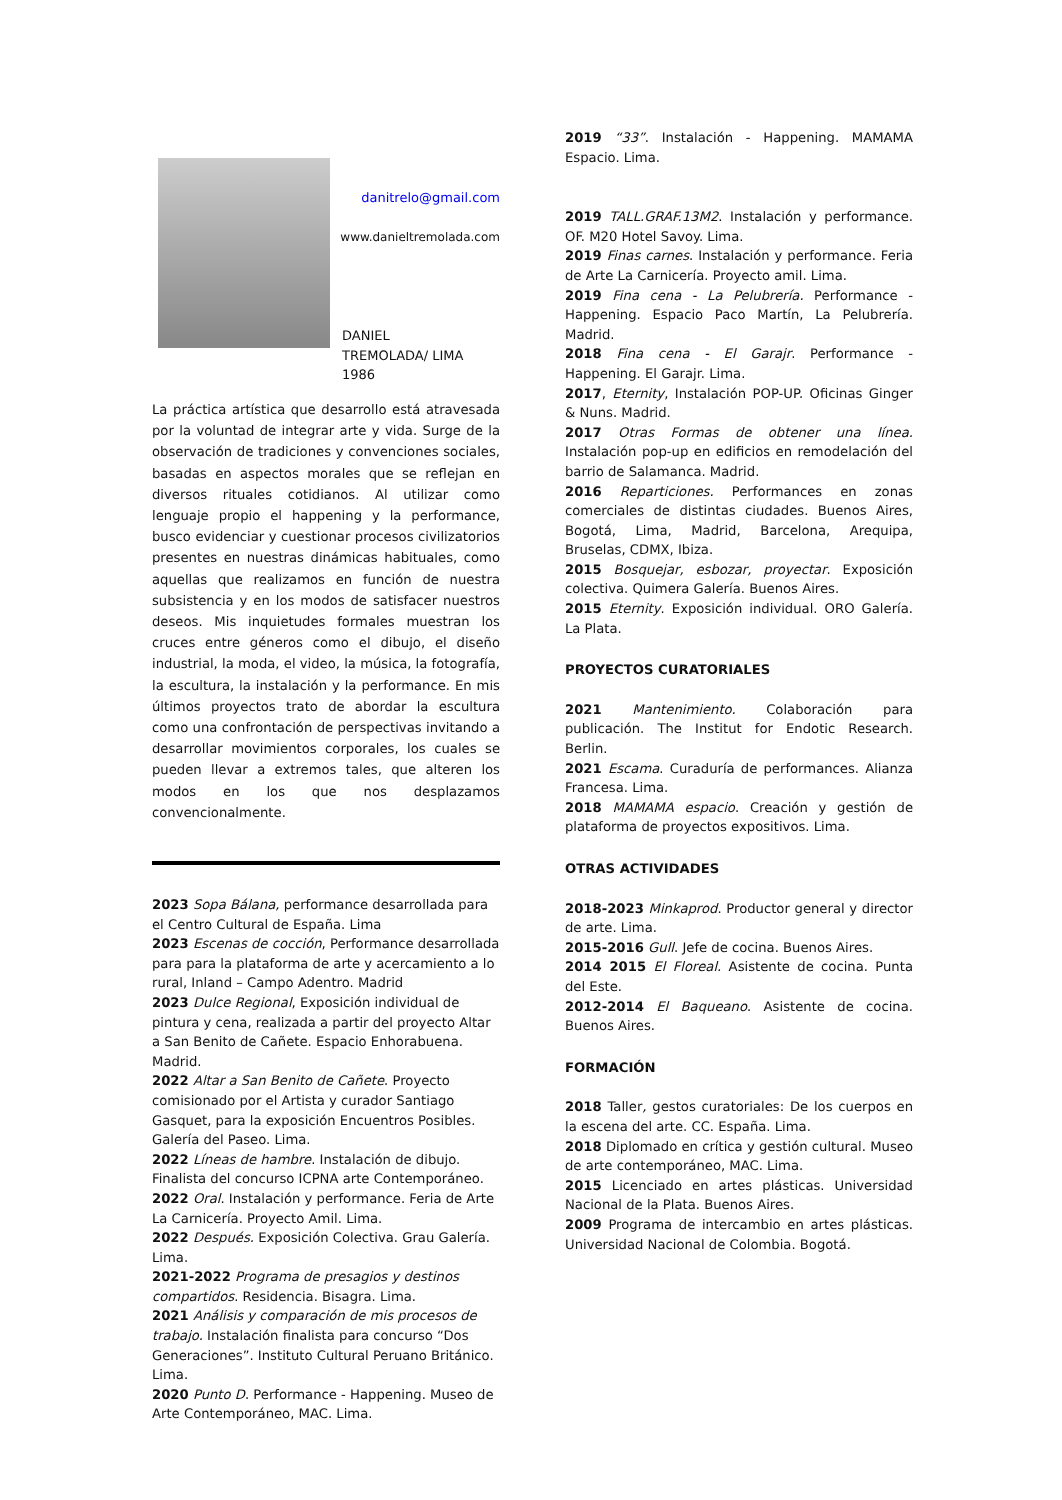danitrelo@gmail.com
www.danieltremolada.com
DANIEL
TREMOLADA/ LIMA 1986
La práctica artística que desarrollo está atravesada por la voluntad de integrar arte y vida. Surge de la observación de tradiciones y convenciones sociales, basadas en aspectos morales que se reflejan en diversos rituales cotidianos. Al utilizar como lenguaje propio el happening y la performance, busco evidenciar y cuestionar procesos civilizatorios presentes en nuestras dinámicas habituales, como aquellas que realizamos en función de nuestra subsistencia y en los modos de satisfacer nuestros deseos. Mis inquietudes formales muestran los cruces entre géneros como el dibujo, el diseño industrial, la moda, el video, la música, la fotografía, la escultura, la instalación y la performance. En mis últimos proyectos trato de abordar la escultura como una confrontación de perspectivas invitando a desarrollar movimientos corporales, los cuales se pueden llevar a extremos tales, que alteren los modos en los que nos desplazamos convencionalmente.
2023 Sopa Bálana, performance desarrollada para el Centro Cultural de España. Lima
2023 Escenas de cocción, Performance desarrollada para para la plataforma de arte y acercamiento a lo rural, Inland – Campo Adentro. Madrid
2023 Dulce Regional, Exposición individual de pintura y cena, realizada a partir del proyecto Altar a San Benito de Cañete. Espacio Enhorabuena. Madrid.
2022 Altar a San Benito de Cañete. Proyecto comisionado por el Artista y curador Santiago Gasquet, para la exposición Encuentros Posibles. Galería del Paseo. Lima.
2022 Líneas de hambre. Instalación de dibujo. Finalista del concurso ICPNA arte Contemporáneo.
2022 Oral. Instalación y performance. Feria de Arte La Carnicería. Proyecto Amil. Lima.
2022 Después. Exposición Colectiva. Grau Galería. Lima.
2021-2022 Programa de presagios y destinos compartidos. Residencia. Bisagra. Lima.
2021 Análisis y comparación de mis procesos de trabajo. Instalación finalista para concurso “Dos Generaciones”. Instituto Cultural Peruano Británico. Lima.
2020 Punto D. Performance - Happening. Museo de Arte Contemporáneo, MAC. Lima.
2019 “33”. Instalación - Happening. MAMAMA Espacio. Lima.
2019 TALL.GRAF.13M2. Instalación y performance. OF. M20 Hotel Savoy. Lima.
2019 Finas carnes. Instalación y performance. Feria de Arte La Carnicería. Proyecto amil. Lima.
2019 Fina cena - La Pelubrería. Performance - Happening. Espacio Paco Martín, La Pelubrería. Madrid.
2018 Fina cena - El Garajr. Performance - Happening. El Garajr. Lima.
2017, Eternity, Instalación POP-UP. Oficinas Ginger & Nuns. Madrid.
2017 Otras Formas de obtener una línea. Instalación pop-up en edificios en remodelación del barrio de Salamanca. Madrid.
2016 Reparticiones. Performances en zonas comerciales de distintas ciudades. Buenos Aires, Bogotá, Lima, Madrid, Barcelona, Arequipa, Bruselas, CDMX, Ibiza.
2015 Bosquejar, esbozar, proyectar. Exposición colectiva. Quimera Galería. Buenos Aires.
2015 Eternity. Exposición individual. ORO Galería. La Plata.
PROYECTOS CURATORIALES
2021 Mantenimiento. Colaboración para publicación. The Institut for Endotic Research. Berlin.
2021 Escama. Curaduría de performances. Alianza Francesa. Lima.
2018 MAMAMA espacio. Creación y gestión de plataforma de proyectos expositivos. Lima.
OTRAS ACTIVIDADES
2018-2023 Minkaprod. Productor general y director de arte. Lima.
2015-2016 Gull. Jefe de cocina. Buenos Aires.
2014 2015 El Floreal. Asistente de cocina. Punta del Este.
2012-2014 El Baqueano. Asistente de cocina. Buenos Aires.
FORMACIÓN
2018 Taller, gestos curatoriales: De los cuerpos en la escena del arte. CC. España. Lima.
2018 Diplomado en crítica y gestión cultural. Museo de arte contemporáneo, MAC. Lima.
2015 Licenciado en artes plásticas. Universidad Nacional de la Plata. Buenos Aires.
2009 Programa de intercambio en artes plásticas. Universidad Nacional de Colombia. Bogotá.